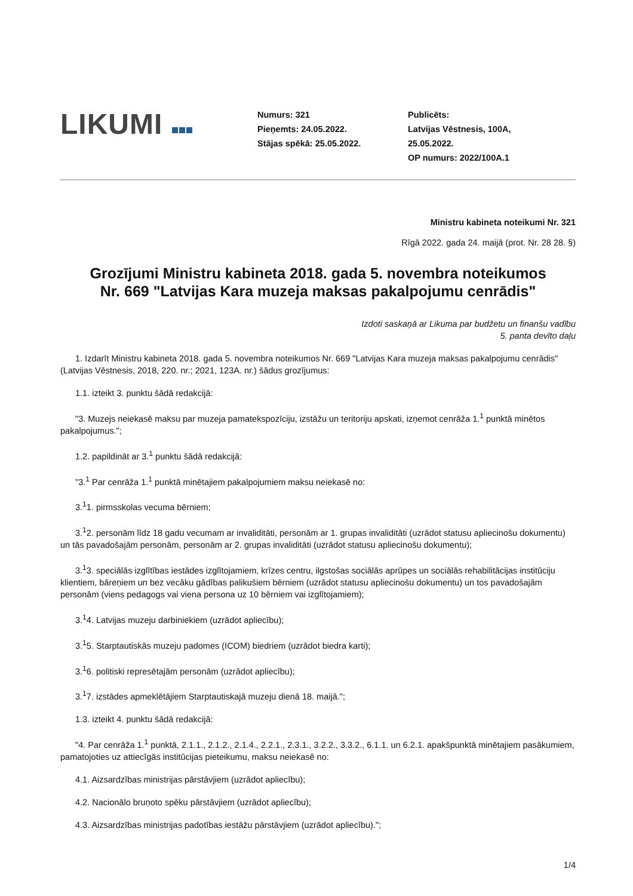LIKUMI
Numurs: 321
Pieņemts: 24.05.2022.
Stājas spēkā: 25.05.2022.
Publicēts:
Latvijas Vēstnesis, 100A,
25.05.2022.
OP numurs: 2022/100A.1
Ministru kabineta noteikumi Nr. 321
Rīgā 2022. gada 24. maijā (prot. Nr. 28 28. §)
Grozījumi Ministru kabineta 2018. gada 5. novembra noteikumos Nr. 669 "Latvijas Kara muzeja maksas pakalpojumu cenrādis"
Izdoti saskaņā ar Likuma par budžetu un finanšu vadību
5. panta devīto daļu
1. Izdarīt Ministru kabineta 2018. gada 5. novembra noteikumos Nr. 669 "Latvijas Kara muzeja maksas pakalpojumu cenrādis" (Latvijas Vēstnesis, 2018, 220. nr.; 2021, 123A. nr.) šādus grozījumus:
1.1. izteikt 3. punktu šādā redakcijā:
"3. Muzejs neiekasē maksu par muzeja pamatekspozīciju, izstāžu un teritoriju apskati, izņemot cenrāža 1.<sup>1</sup> punktā minētos pakalpojumus.";
1.2. papildināt ar 3.<sup>1</sup> punktu šādā redakcijā:
"3.<sup>1</sup> Par cenrāža 1.<sup>1</sup> punktā minētajiem pakalpojumiem maksu neiekasē no:
3.<sup>1</sup>1. pirmsskolas vecuma bērniem;
3.<sup>1</sup>2. personām līdz 18 gadu vecumam ar invaliditāti, personām ar 1. grupas invaliditāti (uzrādot statusu apliecinošu dokumentu) un tās pavadošajām personām, personām ar 2. grupas invaliditāti (uzrādot statusu apliecinošu dokumentu);
3.<sup>1</sup>3. speciālās izglītības iestādes izglītojamiem, krīzes centru, ilgstošas sociālās aprūpes un sociālās rehabilitācijas institūciju klientiem, bāreņiem un bez vecāku gādības palikušiem bērniem (uzrādot statusu apliecinošu dokumentu) un tos pavadošajām personām (viens pedagogs vai viena persona uz 10 bērniem vai izglītojamiem);
3.<sup>1</sup>4. Latvijas muzeju darbiniekiem (uzrādot apliecību);
3.<sup>1</sup>5. Starptautiskās muzeju padomes (ICOM) biedriem (uzrādot biedra karti);
3.<sup>1</sup>6. politiski represētajām personām (uzrādot apliecību);
3.<sup>1</sup>7. izstādes apmeklētājiem Starptautiskajā muzeju dienā 18. maijā.";
1.3. izteikt 4. punktu šādā redakcijā:
"4. Par cenrāža 1.<sup>1</sup> punktā, 2.1.1., 2.1.2., 2.1.4., 2.2.1., 2.3.1., 3.2.2., 3.3.2., 6.1.1. un 6.2.1. apakšpunktā minētajiem pasākumiem, pamatojoties uz attiecīgās institūcijas pieteikumu, maksu neiekasē no:
4.1. Aizsardzības ministrijas pārstāvjiem (uzrādot apliecību);
4.2. Nacionālo bruņoto spēku pārstāvjiem (uzrādot apliecību);
4.3. Aizsardzības ministrijas padotības iestāžu pārstāvjiem (uzrādot apliecību).";
1/4